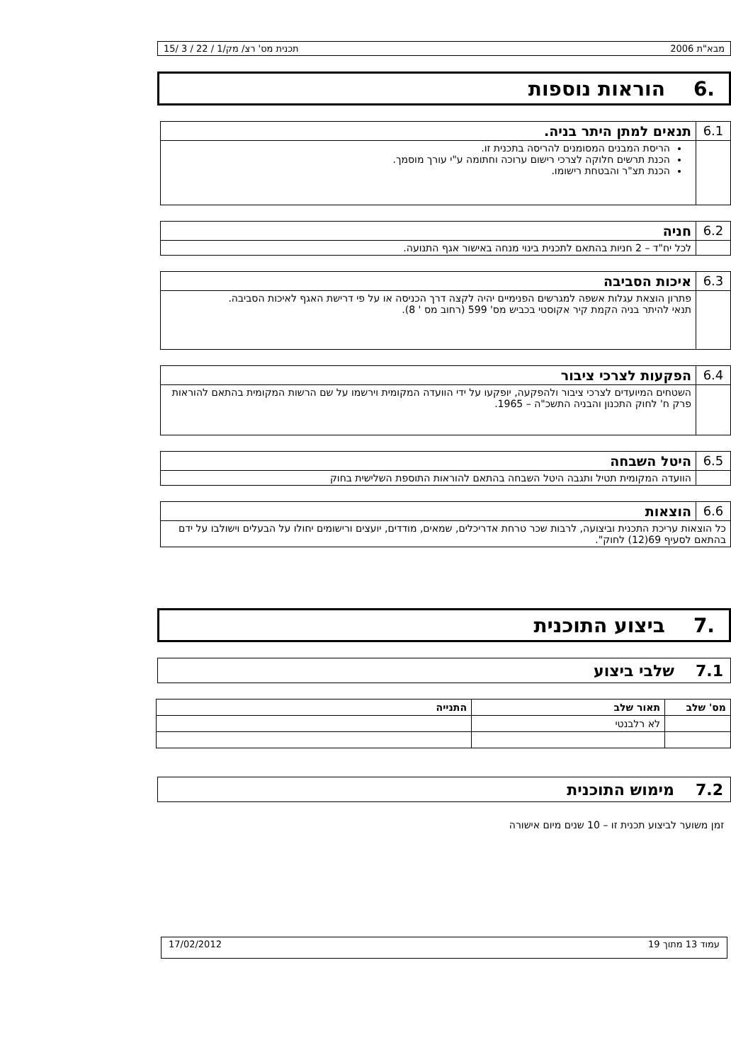מבא"ת 2006 תכנית מס' רצ/ מק/1 / 22 / 3 /15
.6 הוראות נוספות
| 6.1 | תנאים למתן היתר בניה. |
| | הריסת המבנים המסומנים להריסה בתכנית זו. הכנת תרשים חלוקה לצרכי רישום ערוכה וחתומה ע"י עורך מוסמך. הכנת תצ"ר והבטחת רישומו. |
| 6.2 | חניה |
| | לכל יח"ד – 2 חניות בהתאם לתכנית בינוי מנחה באישור אגף התנועה. |
| 6.3 | איכות הסביבה |
| | פתרון הוצאת עגלות אשפה למגרשים הפנימיים יהיה לקצה דרך הכניסה או על פי דרישת האגף לאיכות הסביבה. תנאי להיתר בניה הקמת קיר אקוסטי בכביש מס' 599 (רחוב מס ' 8). |
| 6.4 | הפקעות לצרכי ציבור |
| | השטחים המיועדים לצרכי ציבור ולהפקעה, יופקעו על ידי הוועדה המקומית וירשמו על שם הרשות המקומית בהתאם להוראות פרק ח' לחוק התכנון והבניה התשכ"ה – 1965. |
| 6.5 | היטל השבחה |
| | הוועדה המקומית תטיל ותגבה היטל השבחה בהתאם להוראות התוספת השלישית בחוק |
| 6.6 | הוצאות |
| כל הוצאות עריכת התכנית וביצועה, לרבות שכר טרחת אדריכלים, שמאים, מודדים, יועצים ורישומים יחולו על הבעלים וישולבו על ידם בהתאם לסעיף 69(12) לחוק". | |
.7 ביצוע התוכנית
7.1 שלבי ביצוע
| מס' שלב | תאור שלב | התנייה |
| --- | --- | --- |
| | לא רלבנטי | |
7.2 מימוש התוכנית
זמן משוער לביצוע תכנית זו – 10 שנים מיום אישורה
עמוד 13 מתוך 19 17/02/2012